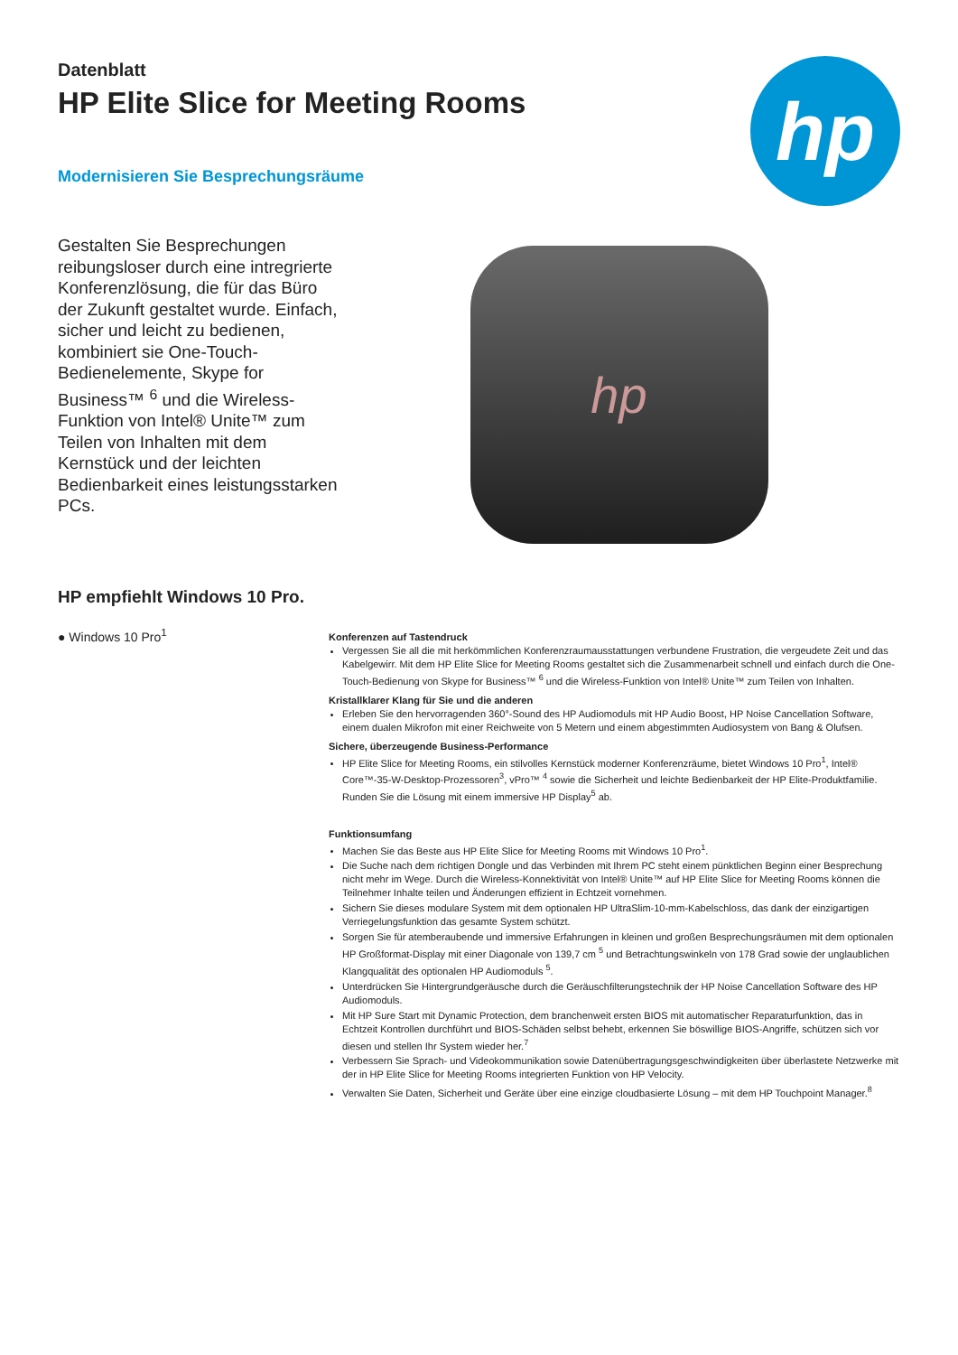Datenblatt
HP Elite Slice for Meeting Rooms
Modernisieren Sie Besprechungsräume
hp
Gestalten Sie Besprechungen reibungsloser durch eine intregrierte Konferenzlösung, die für das Büro der Zukunft gestaltet wurde. Einfach, sicher und leicht zu bedienen, kombiniert sie One-Touch-Bedienelemente, Skype for Business™ <sup>6</sup> und die Wireless-Funktion von Intel® Unite™ zum Teilen von Inhalten mit dem Kernstück und der leichten Bedienbarkeit eines leistungsstarken PCs.
hp
HP empfiehlt Windows 10 Pro.
● Windows 10 Pro<sup>1</sup>
Konferenzen auf Tastendruck
Vergessen Sie all die mit herkömmlichen Konferenzraumausstattungen verbundene Frustration, die vergeudete Zeit und das Kabelgewirr. Mit dem HP Elite Slice for Meeting Rooms gestaltet sich die Zusammenarbeit schnell und einfach durch die One-Touch-Bedienung von Skype for Business™ <sup>6</sup> und die Wireless-Funktion von Intel® Unite™ zum Teilen von Inhalten.
Kristallklarer Klang für Sie und die anderen
Erleben Sie den hervorragenden 360°-Sound des HP Audiomoduls mit HP Audio Boost, HP Noise Cancellation Software, einem dualen Mikrofon mit einer Reichweite von 5 Metern und einem abgestimmten Audiosystem von Bang & Olufsen.
Sichere, überzeugende Business-Performance
HP Elite Slice for Meeting Rooms, ein stilvolles Kernstück moderner Konferenzräume, bietet Windows 10 Pro<sup>1</sup>, Intel® Core™-35-W-Desktop-Prozessoren<sup>3</sup>, vPro™ <sup>4</sup> sowie die Sicherheit und leichte Bedienbarkeit der HP Elite-Produktfamilie. Runden Sie die Lösung mit einem immersive HP Display<sup>5</sup> ab.
Funktionsumfang
Machen Sie das Beste aus HP Elite Slice for Meeting Rooms mit Windows 10 Pro<sup>1</sup>.
Die Suche nach dem richtigen Dongle und das Verbinden mit Ihrem PC steht einem pünktlichen Beginn einer Besprechung nicht mehr im Wege. Durch die Wireless-Konnektivität von Intel® Unite™ auf HP Elite Slice for Meeting Rooms können die Teilnehmer Inhalte teilen und Änderungen effizient in Echtzeit vornehmen.
Sichern Sie dieses modulare System mit dem optionalen HP UltraSlim-10-mm-Kabelschloss, das dank der einzigartigen Verriegelungsfunktion das gesamte System schützt.
Sorgen Sie für atemberaubende und immersive Erfahrungen in kleinen und großen Besprechungsräumen mit dem optionalen HP Großformat-Display mit einer Diagonale von 139,7 cm <sup>5</sup> und Betrachtungswinkeln von 178 Grad sowie der unglaublichen Klangqualität des optionalen HP Audiomoduls <sup>5</sup>.
Unterdrücken Sie Hintergrundgeräusche durch die Geräuschfilterungstechnik der HP Noise Cancellation Software des HP Audiomoduls.
Mit HP Sure Start mit Dynamic Protection, dem branchenweit ersten BIOS mit automatischer Reparaturfunktion, das in Echtzeit Kontrollen durchführt und BIOS-Schäden selbst behebt, erkennen Sie böswillige BIOS-Angriffe, schützen sich vor diesen und stellen Ihr System wieder her.<sup>7</sup>
Verbessern Sie Sprach- und Videokommunikation sowie Datenübertragungsgeschwindigkeiten über überlastete Netzwerke mit der in HP Elite Slice for Meeting Rooms integrierten Funktion von HP Velocity.
Verwalten Sie Daten, Sicherheit und Geräte über eine einzige cloudbasierte Lösung – mit dem HP Touchpoint Manager.<sup>8</sup>